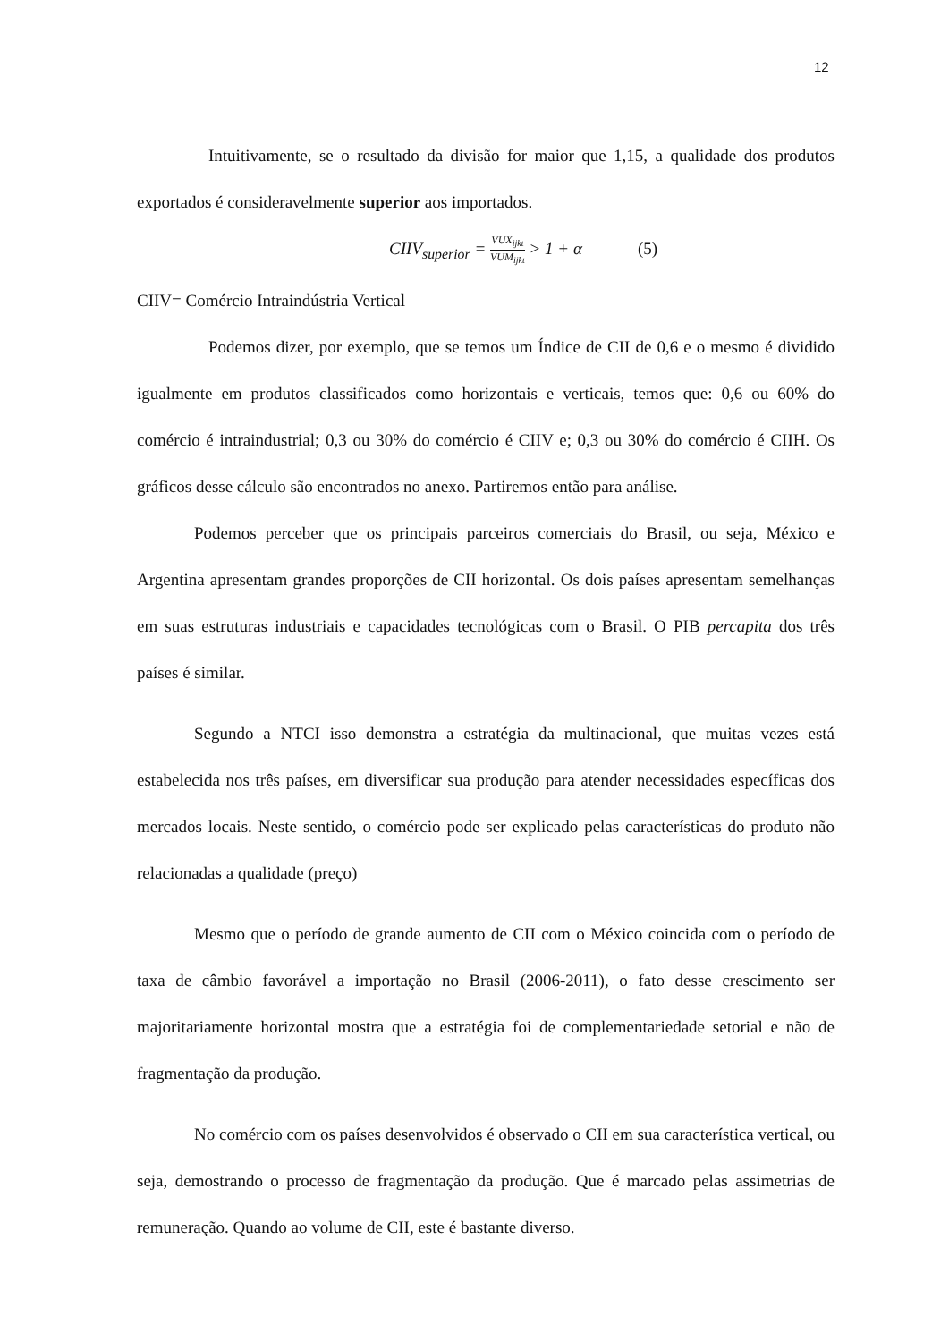12
Intuitivamente, se o resultado da divisão for maior que 1,15, a qualidade dos produtos exportados é consideravelmente superior aos importados.
CIIV<sub>superior</sub> = VUX<sub>ijkt</sub> VUM<sub>ijkt</sub> > 1 + α (5)
CIIV= Comércio Intraindústria Vertical
Podemos dizer, por exemplo, que se temos um Índice de CII de 0,6 e o mesmo é dividido igualmente em produtos classificados como horizontais e verticais, temos que: 0,6 ou 60% do comércio é intraindustrial; 0,3 ou 30% do comércio é CIIV e; 0,3 ou 30% do comércio é CIIH. Os gráficos desse cálculo são encontrados no anexo. Partiremos então para análise.
Podemos perceber que os principais parceiros comerciais do Brasil, ou seja, México e Argentina apresentam grandes proporções de CII horizontal. Os dois países apresentam semelhanças em suas estruturas industriais e capacidades tecnológicas com o Brasil. O PIB percapita dos três países é similar.
Segundo a NTCI isso demonstra a estratégia da multinacional, que muitas vezes está estabelecida nos três países, em diversificar sua produção para atender necessidades específicas dos mercados locais. Neste sentido, o comércio pode ser explicado pelas características do produto não relacionadas a qualidade (preço)
Mesmo que o período de grande aumento de CII com o México coincida com o período de taxa de câmbio favorável a importação no Brasil (2006-2011), o fato desse crescimento ser majoritariamente horizontal mostra que a estratégia foi de complementariedade setorial e não de fragmentação da produção.
No comércio com os países desenvolvidos é observado o CII em sua característica vertical, ou seja, demostrando o processo de fragmentação da produção. Que é marcado pelas assimetrias de remuneração. Quando ao volume de CII, este é bastante diverso.